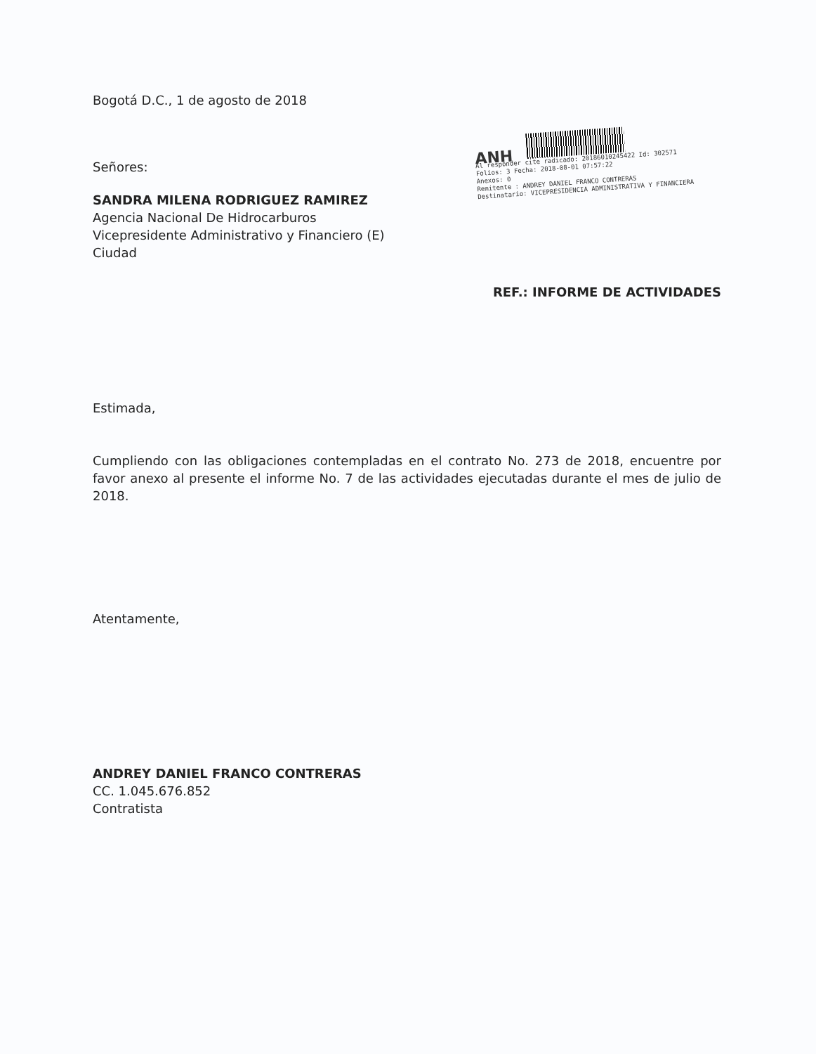Bogotá D.C., 1 de agosto de 2018
Señores:
SANDRA MILENA RODRIGUEZ RAMIREZ
Agencia Nacional De Hidrocarburos
Vicepresidente Administrativo y Financiero (E)
Ciudad
ANH
Al responder cite radicado: 20186010245422 Id: 302571
Folios: 3 Fecha: 2018-08-01 07:57:22
Anexos: 0
Remitente : ANDREY DANIEL FRANCO CONTRERAS
Destinatario: VICEPRESIDENCIA ADMINISTRATIVA Y FINANCIERA
REF.: INFORME DE ACTIVIDADES
Estimada,
Cumpliendo con las obligaciones contempladas en el contrato No. 273 de 2018, encuentre por favor anexo al presente el informe No. 7 de las actividades ejecutadas durante el mes de julio de 2018.
Atentamente,
ANDREY DANIEL FRANCO CONTRERAS
CC. 1.045.676.852
Contratista